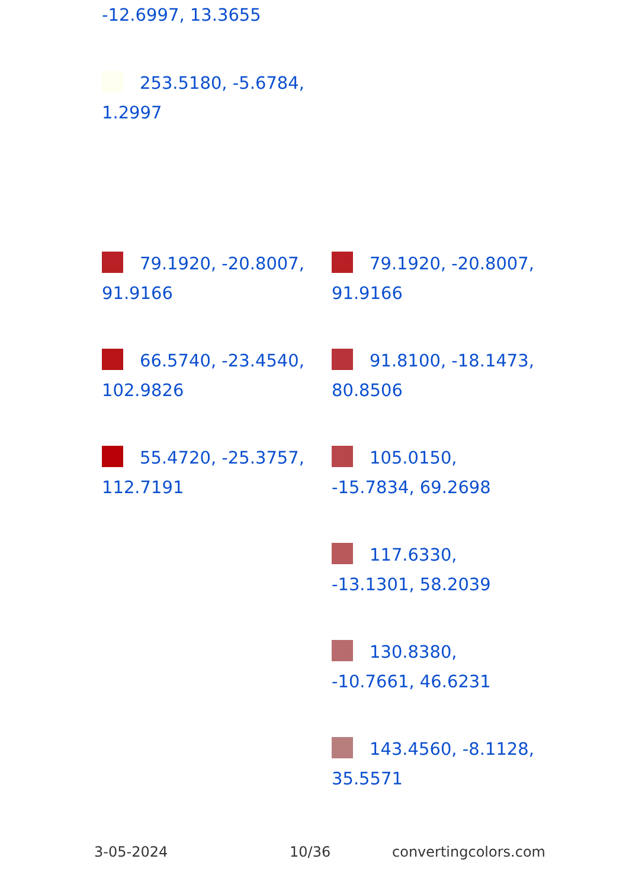-12.6997, 13.3655
253.5180, -5.6784, 1.2997
79.1920, -20.8007, 91.9166
79.1920, -20.8007, 91.9166
66.5740, -23.4540, 102.9826
91.8100, -18.1473, 80.8506
55.4720, -25.3757, 112.7191
105.0150, -15.7834, 69.2698
117.6330, -13.1301, 58.2039
130.8380, -10.7661, 46.6231
143.4560, -8.1128, 35.5571
3-05-2024 10/36 convertingcolors.com